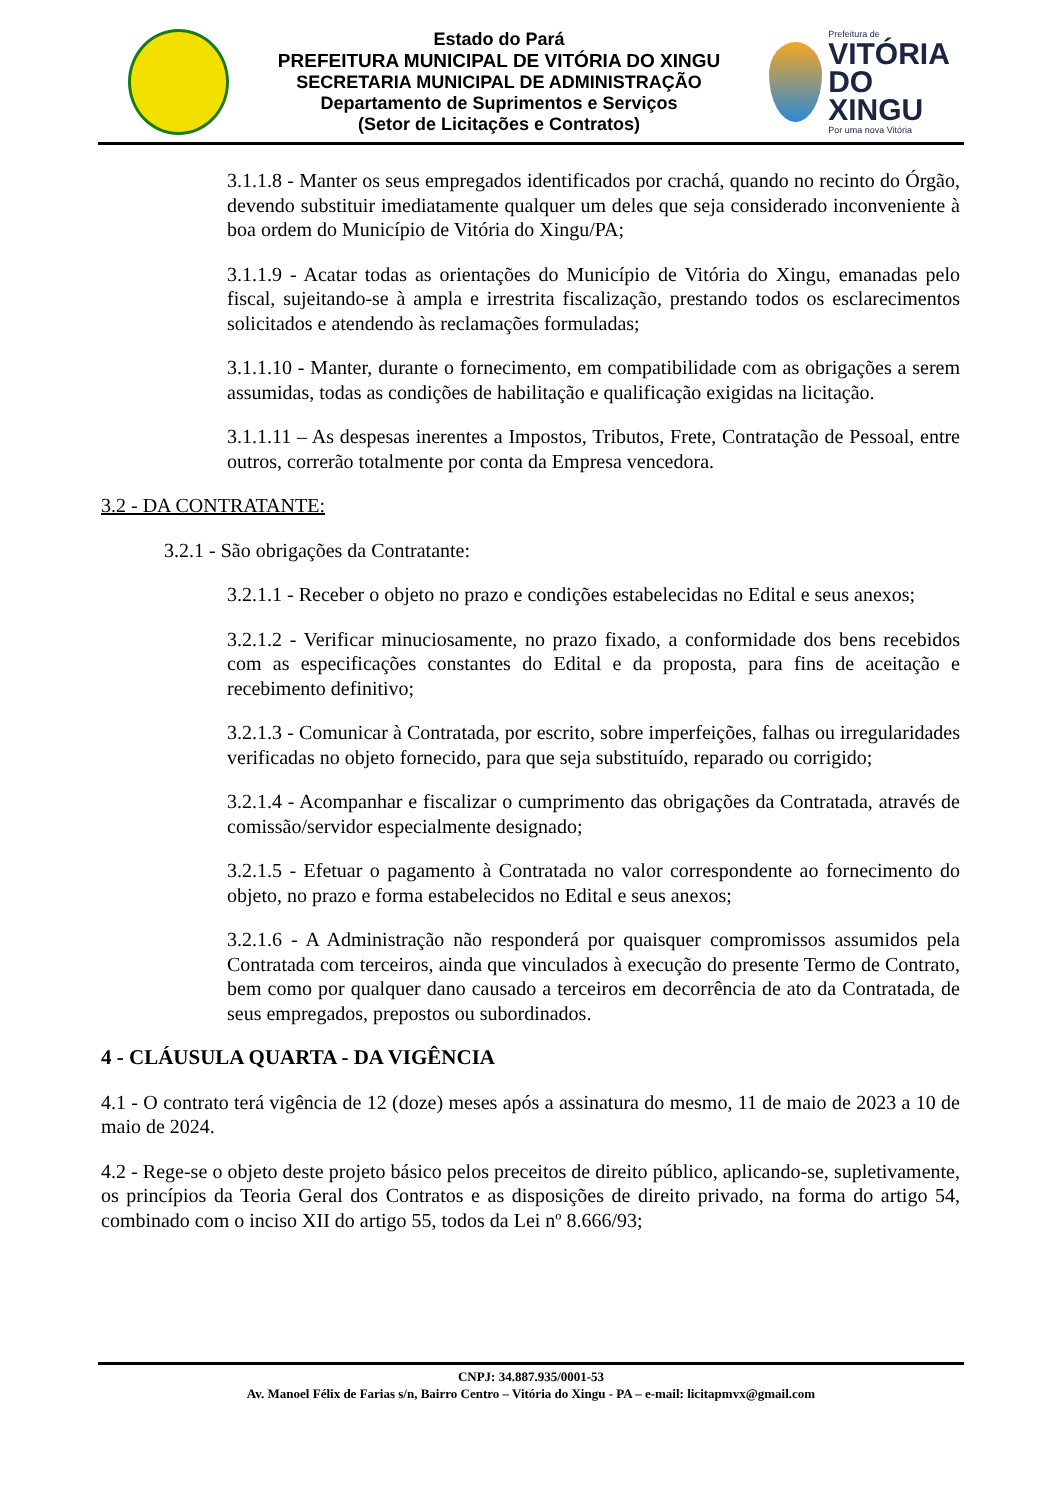Estado do Pará
PREFEITURA MUNICIPAL DE VITÓRIA DO XINGU
SECRETARIA MUNICIPAL DE ADMINISTRAÇÃO
Departamento de Suprimentos e Serviços
(Setor de Licitações e Contratos)
Prefeitura de
VITÓRIA
DO XINGU
Por uma nova Vitória
3.1.1.8 - Manter os seus empregados identificados por crachá, quando no recinto do Órgão, devendo substituir imediatamente qualquer um deles que seja considerado inconveniente à boa ordem do Município de Vitória do Xingu/PA;
3.1.1.9 - Acatar todas as orientações do Município de Vitória do Xingu, emanadas pelo fiscal, sujeitando-se à ampla e irrestrita fiscalização, prestando todos os esclarecimentos solicitados e atendendo às reclamações formuladas;
3.1.1.10 - Manter, durante o fornecimento, em compatibilidade com as obrigações a serem assumidas, todas as condições de habilitação e qualificação exigidas na licitação.
3.1.1.11 – As despesas inerentes a Impostos, Tributos, Frete, Contratação de Pessoal, entre outros, correrão totalmente por conta da Empresa vencedora.
3.2 - DA CONTRATANTE:
3.2.1 - São obrigações da Contratante:
3.2.1.1 - Receber o objeto no prazo e condições estabelecidas no Edital e seus anexos;
3.2.1.2 - Verificar minuciosamente, no prazo fixado, a conformidade dos bens recebidos com as especificações constantes do Edital e da proposta, para fins de aceitação e recebimento definitivo;
3.2.1.3 - Comunicar à Contratada, por escrito, sobre imperfeições, falhas ou irregularidades verificadas no objeto fornecido, para que seja substituído, reparado ou corrigido;
3.2.1.4 - Acompanhar e fiscalizar o cumprimento das obrigações da Contratada, através de comissão/servidor especialmente designado;
3.2.1.5 - Efetuar o pagamento à Contratada no valor correspondente ao fornecimento do objeto, no prazo e forma estabelecidos no Edital e seus anexos;
3.2.1.6 - A Administração não responderá por quaisquer compromissos assumidos pela Contratada com terceiros, ainda que vinculados à execução do presente Termo de Contrato, bem como por qualquer dano causado a terceiros em decorrência de ato da Contratada, de seus empregados, prepostos ou subordinados.
4 - CLÁUSULA QUARTA - DA VIGÊNCIA
4.1 - O contrato terá vigência de 12 (doze) meses após a assinatura do mesmo, 11 de maio de 2023 a 10 de maio de 2024.
4.2 - Rege-se o objeto deste projeto básico pelos preceitos de direito público, aplicando-se, supletivamente, os princípios da Teoria Geral dos Contratos e as disposições de direito privado, na forma do artigo 54, combinado com o inciso XII do artigo 55, todos da Lei nº 8.666/93;
CNPJ: 34.887.935/0001-53
Av. Manoel Félix de Farias s/n, Bairro Centro – Vitória do Xingu - PA – e-mail: licitapmvx@gmail.com